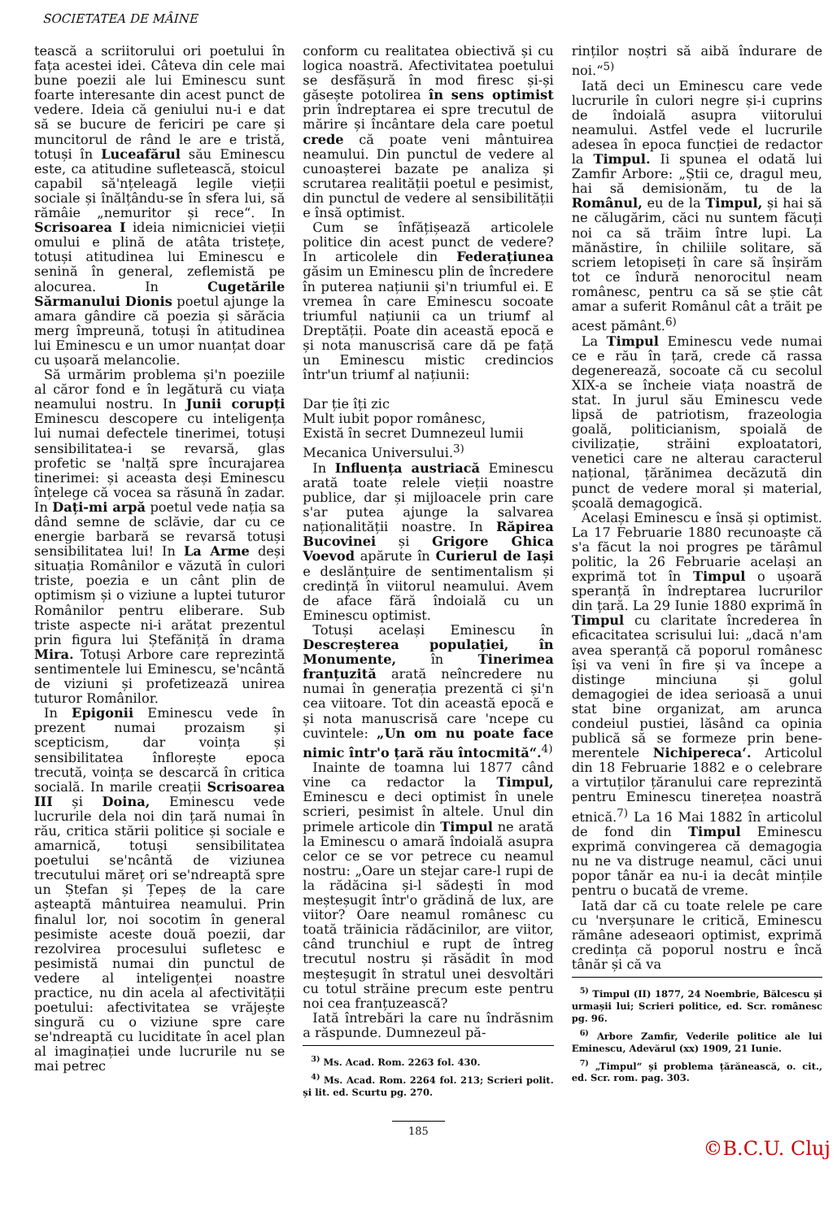SOCIETATEA DE MÂINE
tească a scriitorului ori poetului în fața acestei idei. Câteva din cele mai bune poezii ale lui Eminescu sunt foarte interesante din acest punct de vedere. Ideia că geniului nu-i e dat să se bucure de fericiri pe care și muncitorul de rând le are e tristă, totuși în Luceafărul său Eminescu este, ca atitudine sufletească, stoicul capabil să'nțeleagă legile vieții sociale și înălțându-se în sfera lui, să rămâie „nemuritor și rece“. In Scrisoarea I ideia nimicniciei vieții omului e plină de atâta tristețe, totuși atitudinea lui Eminescu e senină în general, zeflemistă pe alocurea. In Cugetările Sărmanului Dionis poetul ajunge la amara gândire că poezia și sărăcia merg împreună, totuși în atitudinea lui Eminescu e un umor nuanțat doar cu ușoară melancolie.
Să urmărim problema și'n poeziile al căror fond e în legătură cu viața neamului nostru. In Junii corupți Eminescu descopere cu inteligența lui numai defectele tinerimei, totuși sensibilitatea-i se revarsă, glas profetic se 'nalță spre încurajarea tinerimei: și aceasta deși Eminescu înțelege că vocea sa răsună în zadar. In Dați-mi arpă poetul vede nația sa dând semne de sclăvie, dar cu ce energie barbară se revarsă totuși sensibilitatea lui! In La Arme deși situația Românilor e văzută în culori triste, poezia e un cânt plin de optimism și o viziune a luptei tuturor Românilor pentru eliberare. Sub triste aspecte ni-i arătat prezentul prin figura lui Ștefăniță în drama Mira. Totuși Arbore care reprezintă sentimentele lui Eminescu, se'ncântă de viziuni și profetizează unirea tuturor Românilor.
In Epigonii Eminescu vede în prezent numai prozaism și scepticism, dar voința și sensibilitatea înflorește epoca trecută, voința se descarcă în critica socială. In marile creații Scrisoarea III și Doina, Eminescu vede lucrurile dela noi din țară numai în rău, critica stării politice și sociale e amarnică, totuși sensibilitatea poetului se'ncântă de viziunea trecutului măreț ori se'ndreaptă spre un Ștefan și Țepeș de la care așteaptă mântuirea neamului. Prin finalul lor, noi socotim în general pesimiste aceste două poezii, dar rezolvirea procesului sufletesc e pesimistă numai din punctul de vedere al inteligenței noastre practice, nu din acela al afectivității poetului: afectivitatea se vrăjește singură cu o viziune spre care se'ndreaptă cu luciditate în acel plan al imaginației unde lucrurile nu se mai petrec
conform cu realitatea obiectivă și cu logica noastră. Afectivitatea poetului se desfășură în mod firesc și-și găsește potolirea în sens optimist prin îndreptarea ei spre trecutul de mărire și încântare dela care poetul crede că poate veni mântuirea neamului. Din punctul de vedere al cunoașterei bazate pe analiza și scrutarea realității poetul e pesimist, din punctul de vedere al sensibilității e însă optimist.
Cum se înfățișează articolele politice din acest punct de vedere? In articolele din Federațiunea găsim un Eminescu plin de încredere în puterea națiunii și'n triumful ei. E vremea în care Eminescu socoate triumful națiunii ca un triumf al Dreptății. Poate din această epocă e și nota manuscrisă care dă pe față un Eminescu mistic credincios într'un triumf al națiunii:
Dar ție îți zic
Mult iubit popor românesc,
Există în secret Dumnezeul lumii
Mecanica Universului.<sup>3)</sup>
In Influența austriacă Eminescu arată toate relele vieții noastre publice, dar și mijloacele prin care s'ar putea ajunge la salvarea naționalității noastre. In Răpirea Bucovinei și Grigore Ghica Voevod apărute în Curierul de Iași e deslănțuire de sentimentalism și credință în viitorul neamului. Avem de aface fără îndoială cu un Eminescu optimist.
Totuși același Eminescu în Descreșterea populației, în Monumente, în Tinerimea franțuzită arată neîncredere nu numai în generația prezentă ci și'n cea viitoare. Tot din această epocă e și nota manuscrisă care 'ncepe cu cuvintele: „Un om nu poate face nimic într'o țară rău întocmită“.<sup>4)</sup>
Inainte de toamna lui 1877 când vine ca redactor la Timpul, Eminescu e deci optimist în unele scrieri, pesimist în altele. Unul din primele articole din Timpul ne arată la Eminescu o amară îndoială asupra celor ce se vor petrece cu neamul nostru: „Oare un stejar care-l rupi de la rădăcina și-l sădești în mod meșteșugit într'o grădină de lux, are viitor? Oare neamul românesc cu toată trăinicia rădăcinilor, are viitor, când trunchiul e rupt de întreg trecutul nostru și răsădit în mod meșteșugit în stratul unei desvoltări cu totul străine precum este pentru noi cea franțuzească?
Iată întrebări la care nu îndrăsnim a răspunde. Dumnezeul pă-
<sup>3)</sup> Ms. Acad. Rom. 2263 fol. 430.
<sup>4)</sup> Ms. Acad. Rom. 2264 fol. 213; Scrieri polit. și lit. ed. Scurtu pg. 270.
rinților noștri să aibă îndurare de noi.“<sup>5)</sup>
Iată deci un Eminescu care vede lucrurile în culori negre și-i cuprins de îndoială asupra viitorului neamului. Astfel vede el lucrurile adesea în epoca funcției de redactor la Timpul. Ii spunea el odată lui Zamfir Arbore: „Știi ce, dragul meu, hai să demisionăm, tu de la Românul, eu de la Timpul, și hai să ne călugărim, căci nu suntem făcuți noi ca să trăim între lupi. La mănăstire, în chiliile solitare, să scriem letopiseți în care să înșirăm tot ce îndură nenorocitul neam românesc, pentru ca să se știe cât amar a suferit Românul cât a trăit pe acest pământ.<sup>6)</sup>
La Timpul Eminescu vede numai ce e rău în țară, crede că rassa degenerează, socoate că cu secolul XIX-a se încheie viața noastră de stat. In jurul său Eminescu vede lipsă de patriotism, frazeologia goală, politicianism, spoială de civilizație, străini exploatatori, venetici care ne alterau caracterul național, țărănimea decăzută din punct de vedere moral și material, școală demagogică.
Același Eminescu e însă și optimist. La 17 Februarie 1880 recunoaște că s'a făcut la noi progres pe tărâmul politic, la 26 Februarie același an exprimă tot în Timpul o ușoară speranță în îndreptarea lucrurilor din țară. La 29 Iunie 1880 exprimă în Timpul cu claritate încrederea în eficacitatea scrisului lui: „dacă n'am avea speranță că poporul românesc își va veni în fire și va începe a distinge minciuna și golul demagogiei de idea serioasă a unui stat bine organizat, am arunca condeiul pustiei, lăsând ca opinia publică să se formeze prin bene-merentele Nichipereca‘. Articolul din 18 Februarie 1882 e o celebrare a virtuților țăranului care reprezintă pentru Eminescu tinerețea noastră etnică.<sup>7)</sup> La 16 Mai 1882 în articolul de fond din Timpul Eminescu exprimă convingerea că demagogia nu ne va distruge neamul, căci unui popor tânăr ea nu-i ia decât mințile pentru o bucată de vreme.
Iată dar că cu toate relele pe care cu 'nverșunare le critică, Eminescu rămâne adeseaori optimist, exprimă credința că poporul nostru e încă tânăr și că va
<sup>5)</sup> Timpul (II) 1877, 24 Noembrie, Bălcescu și urmașii lui; Scrieri politice, ed. Scr. românesc pg. 96.
<sup>6)</sup> Arbore Zamfir, Vederile politice ale lui Eminescu, Adevărul (xx) 1909, 21 Iunie.
<sup>7)</sup> „Timpul“ și problema țărănească, o. cit., ed. Scr. rom. pag. 303.
185
©B.C.U. Cluj